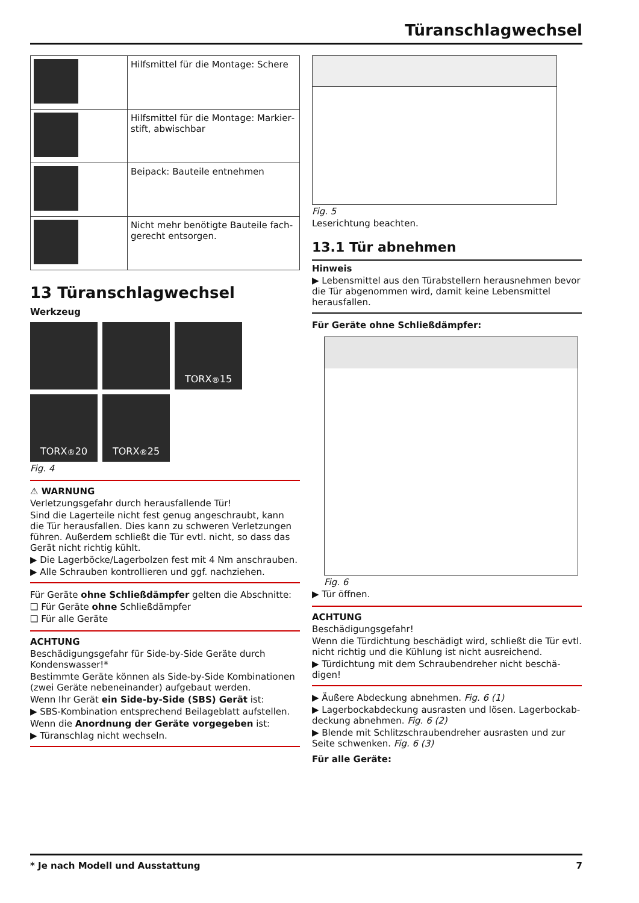Türanschlagwechsel
| | Hilfsmittel für die Montage: Schere |
| | Hilfsmittel für die Montage: Markier­stift, abwischbar |
| | Beipack: Bauteile entnehmen |
| | Nicht mehr benötigte Bauteile fach­gerecht entsorgen. |
13 Türanschlagwechsel
Werkzeug
TORX<sup>®</sup> 15
TORX<sup>®</sup> 20
TORX<sup>®</sup> 25
Fig. 4
⚠ WARNUNG
Verletzungsgefahr durch herausfallende Tür!
Sind die Lagerteile nicht fest genug angeschraubt, kann die Tür herausfallen. Dies kann zu schweren Verletzungen führen. Außerdem schließt die Tür evtl. nicht, so dass das Gerät nicht richtig kühlt.
▶ Die Lagerböcke/Lagerbolzen fest mit 4 Nm anschrauben.
▶ Alle Schrauben kontrollieren und ggf. nachziehen.
Für Geräte ohne Schließdämpfer gelten die Abschnitte:
❑ Für Geräte ohne Schließdämpfer
❑ Für alle Geräte
ACHTUNG
Beschädigungsgefahr für Side-by-Side Geräte durch Kondenswasser!*
Bestimmte Geräte können als Side-by-Side Kombinationen (zwei Geräte nebeneinander) aufgebaut werden.
Wenn Ihr Gerät ein Side-by-Side (SBS) Gerät ist:
▶ SBS-Kombination entsprechend Beilageblatt aufstellen.
Wenn die Anordnung der Geräte vorgegeben ist:
▶ Türanschlag nicht wechseln.
Fig. 5
Leserichtung beachten.
13.1 Tür abnehmen
Hinweis
▶ Lebensmittel aus den Türabstellern herausnehmen bevor die Tür abgenommen wird, damit keine Lebensmittel herausfallen.
Für Geräte ohne Schließdämpfer:
Fig. 6
▶ Tür öffnen.
ACHTUNG
Beschädigungsgefahr!
Wenn die Türdichtung beschädigt wird, schließt die Tür evtl. nicht richtig und die Kühlung ist nicht ausreichend.
▶ Türdichtung mit dem Schraubendreher nicht beschä­digen!
▶ Äußere Abdeckung abnehmen. Fig. 6 (1)
▶ Lagerbockabdeckung ausrasten und lösen. Lagerbockab­deckung abnehmen. Fig. 6 (2)
▶ Blende mit Schlitzschraubendreher ausrasten und zur Seite schwenken. Fig. 6 (3)
Für alle Geräte:
* Je nach Modell und Ausstattung 7